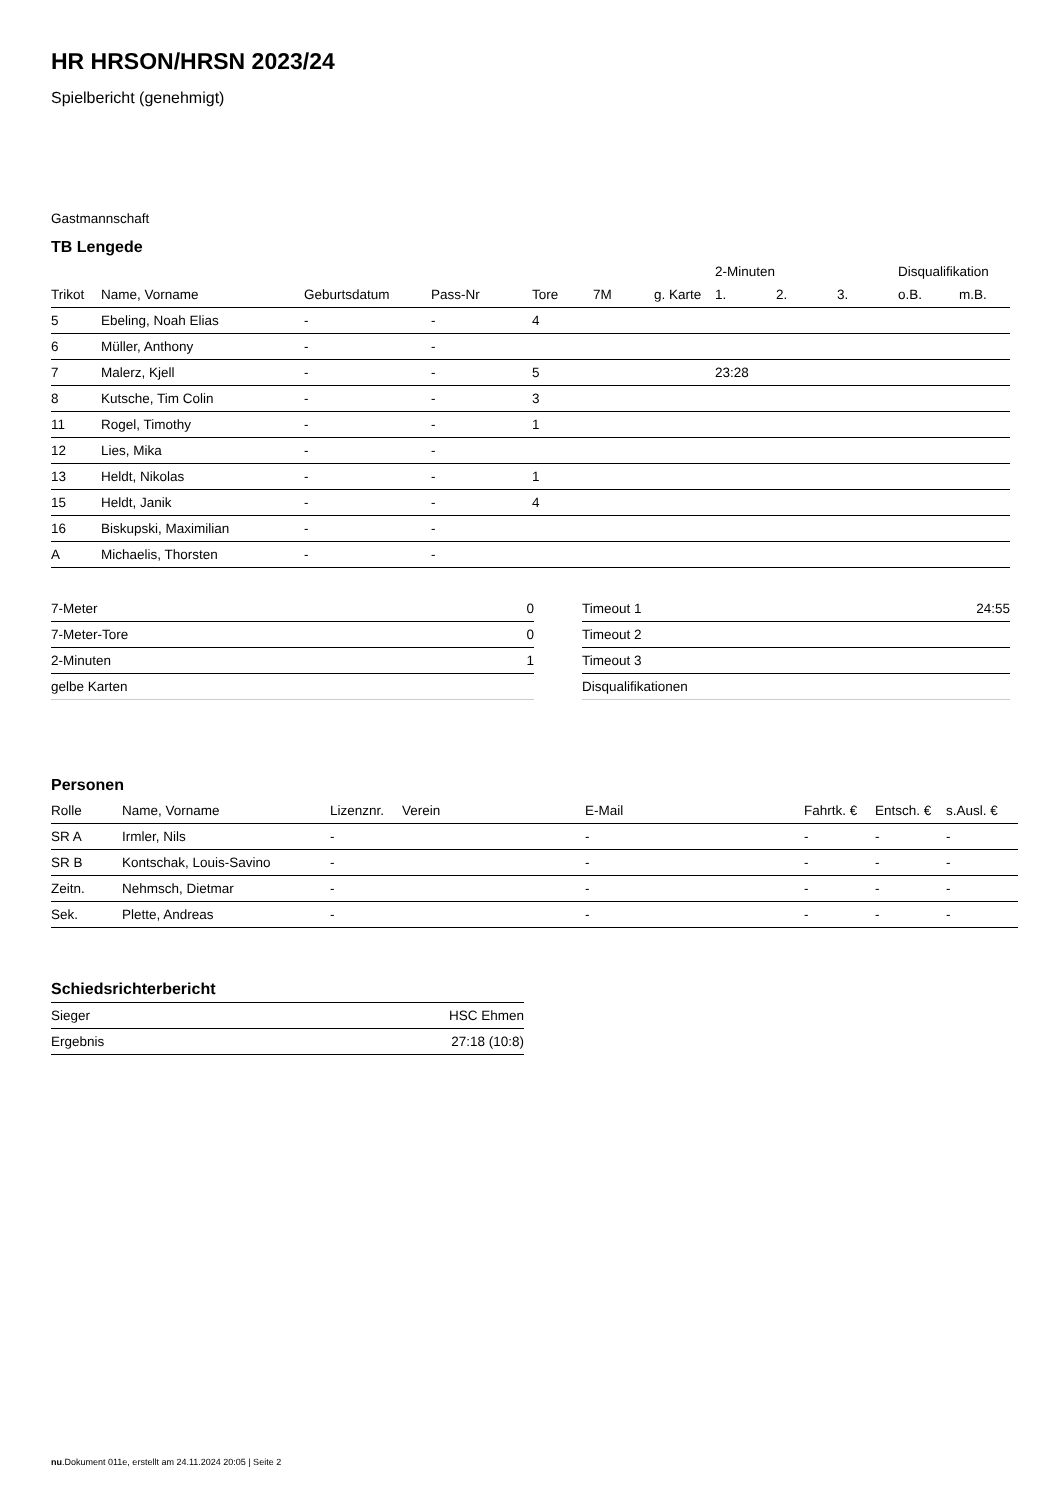HR HRSON/HRSN 2023/24
Spielbericht (genehmigt)
Gastmannschaft
TB Lengede
| | | | | | | | 2-Minuten | | | Disqualifikation | |
| --- | --- | --- | --- | --- | --- | --- | --- | --- | --- | --- | --- |
| Trikot | Name, Vorname | Geburtsdatum | Pass-Nr | Tore | 7M | g. Karte | 1. | 2. | 3. | o.B. | m.B. |
| 5 | Ebeling, Noah Elias | - | - | 4 | | | | | | | |
| 6 | Müller, Anthony | - | - | | | | | | | | |
| 7 | Malerz, Kjell | - | - | 5 | | | 23:28 | | | | |
| 8 | Kutsche, Tim Colin | - | - | 3 | | | | | | | |
| 11 | Rogel, Timothy | - | - | 1 | | | | | | | |
| 12 | Lies, Mika | - | - | | | | | | | | |
| 13 | Heldt, Nikolas | - | - | 1 | | | | | | | |
| 15 | Heldt, Janik | - | - | 4 | | | | | | | |
| 16 | Biskupski, Maximilian | - | - | | | | | | | | |
| A | Michaelis, Thorsten | - | - | | | | | | | | |
| 7-Meter | 0 |
| 7-Meter-Tore | 0 |
| 2-Minuten | 1 |
| gelbe Karten | |
| Timeout 1 | 24:55 |
| Timeout 2 | |
| Timeout 3 | |
| Disqualifikationen | |
Personen
| Rolle | Name, Vorname | Lizenznr. | Verein | E-Mail | Fahrtk. € | Entsch. € | s.Ausl. € |
| --- | --- | --- | --- | --- | --- | --- | --- |
| SR A | Irmler, Nils | - | | - | - | - | - |
| SR B | Kontschak, Louis-Savino | - | | - | - | - | - |
| Zeitn. | Nehmsch, Dietmar | - | | - | - | - | - |
| Sek. | Plette, Andreas | - | | - | - | - | - |
Schiedsrichterbericht
| Sieger | HSC Ehmen |
| Ergebnis | 27:18 (10:8) |
nu.Dokument 011e, erstellt am 24.11.2024 20:05 | Seite 2